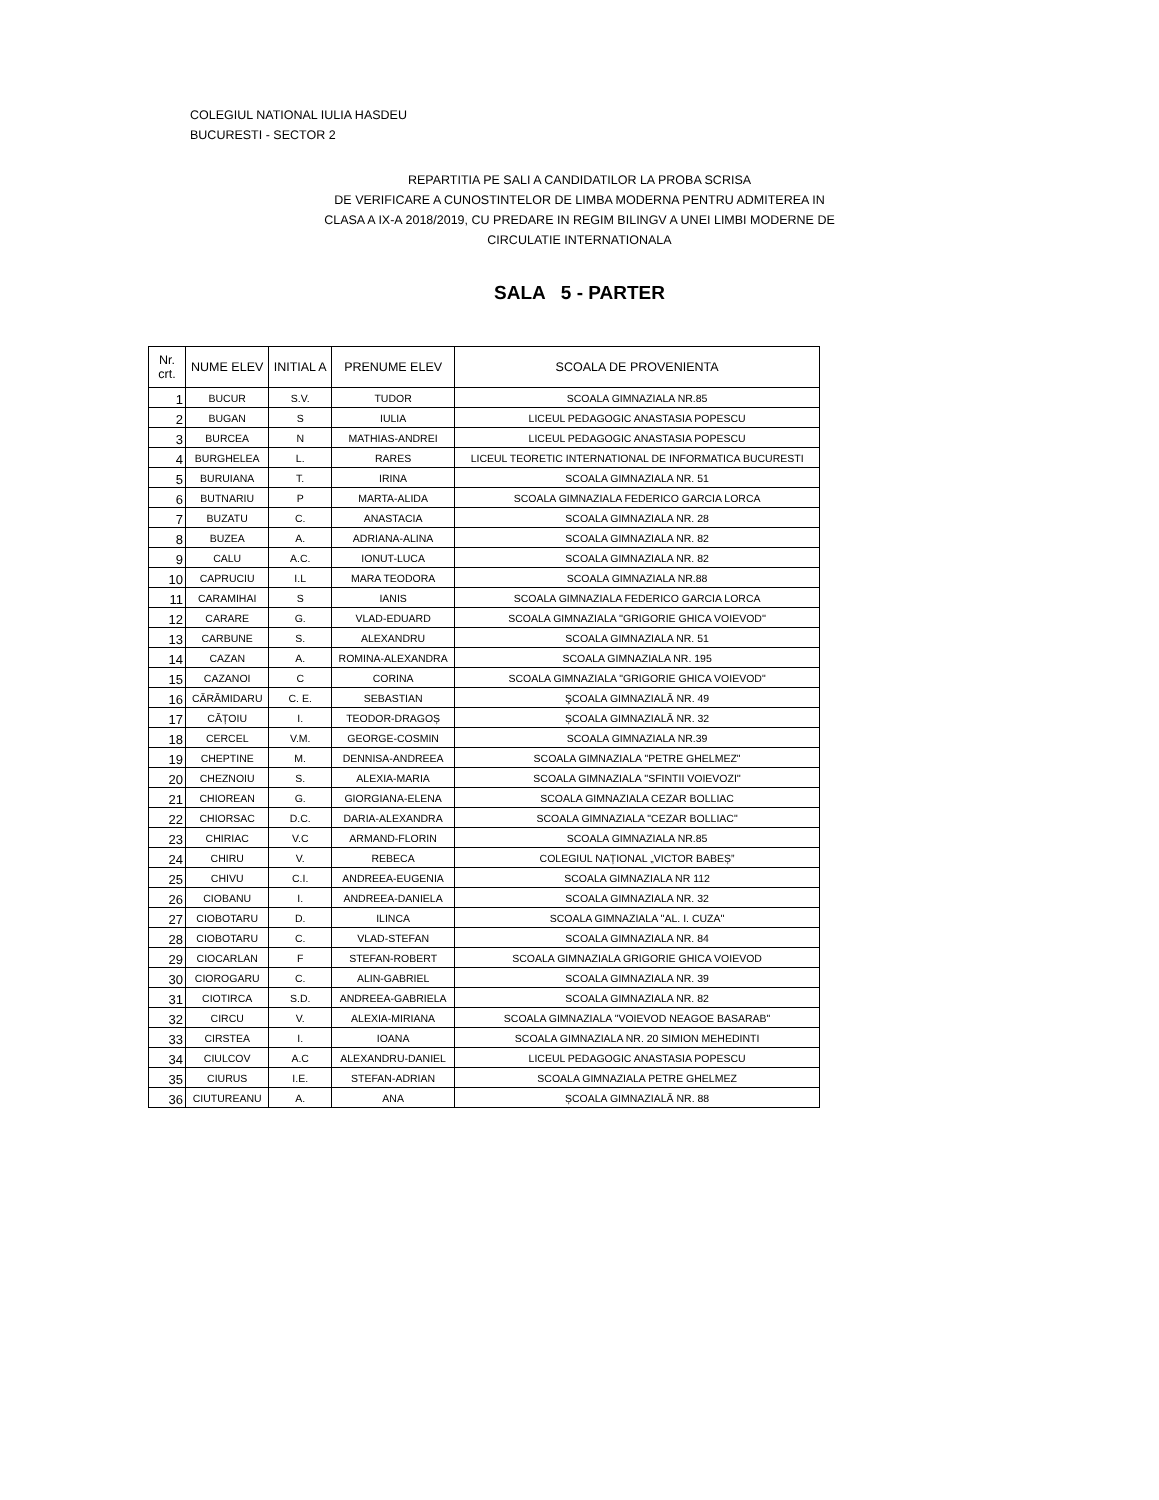COLEGIUL NATIONAL IULIA HASDEU
BUCURESTI - SECTOR 2
REPARTITIA PE SALI A CANDIDATILOR LA PROBA SCRISA
DE VERIFICARE A CUNOSTINTELOR DE LIMBA MODERNA PENTRU ADMITEREA IN
CLASA A IX-A 2018/2019, CU PREDARE IN REGIM BILINGV A UNEI LIMBI MODERNE DE
CIRCULATIE INTERNATIONALA
SALA 5 - PARTER
| Nr. crt. | NUME ELEV | INITIAL A | PRENUME ELEV | SCOALA DE PROVENIENTA |
| --- | --- | --- | --- | --- |
| 1 | BUCUR | S.V. | TUDOR | SCOALA GIMNAZIALA NR.85 |
| 2 | BUGAN | S | IULIA | LICEUL PEDAGOGIC ANASTASIA POPESCU |
| 3 | BURCEA | N | MATHIAS-ANDREI | LICEUL PEDAGOGIC ANASTASIA POPESCU |
| 4 | BURGHELEA | L. | RARES | LICEUL TEORETIC INTERNATIONAL DE INFORMATICA BUCURESTI |
| 5 | BURUIANA | T. | IRINA | SCOALA GIMNAZIALA NR. 51 |
| 6 | BUTNARIU | P | MARTA-ALIDA | SCOALA GIMNAZIALA FEDERICO GARCIA LORCA |
| 7 | BUZATU | C. | ANASTACIA | SCOALA GIMNAZIALA NR. 28 |
| 8 | BUZEA | A. | ADRIANA-ALINA | SCOALA GIMNAZIALA NR. 82 |
| 9 | CALU | A.C. | IONUT-LUCA | SCOALA GIMNAZIALA NR. 82 |
| 10 | CAPRUCIU | I.L | MARA TEODORA | SCOALA GIMNAZIALA NR.88 |
| 11 | CARAMIHAI | S | IANIS | SCOALA GIMNAZIALA FEDERICO GARCIA LORCA |
| 12 | CARARE | G. | VLAD-EDUARD | SCOALA GIMNAZIALA ''GRIGORIE GHICA VOIEVOD'' |
| 13 | CARBUNE | S. | ALEXANDRU | SCOALA GIMNAZIALA NR. 51 |
| 14 | CAZAN | A. | ROMINA-ALEXANDRA | SCOALA GIMNAZIALA NR. 195 |
| 15 | CAZANOI | C | CORINA | SCOALA GIMNAZIALA "GRIGORIE GHICA VOIEVOD" |
| 16 | CĂRĂMIDARU | C. E. | SEBASTIAN | ŞCOALA GIMNAZIALĂ NR. 49 |
| 17 | CĂȚOIU | I. | TEODOR-DRAGOȘ | ȘCOALA GIMNAZIALĂ NR. 32 |
| 18 | CERCEL | V.M. | GEORGE-COSMIN | SCOALA GIMNAZIALA NR.39 |
| 19 | CHEPTINE | M. | DENNISA-ANDREEA | SCOALA GIMNAZIALA "PETRE GHELMEZ" |
| 20 | CHEZNOIU | S. | ALEXIA-MARIA | SCOALA GIMNAZIALA ''SFINTII VOIEVOZI'' |
| 21 | CHIOREAN | G. | GIORGIANA-ELENA | SCOALA GIMNAZIALA CEZAR BOLLIAC |
| 22 | CHIORSAC | D.C. | DARIA-ALEXANDRA | SCOALA GIMNAZIALA "CEZAR BOLLIAC" |
| 23 | CHIRIAC | V.C | ARMAND-FLORIN | SCOALA GIMNAZIALA NR.85 |
| 24 | CHIRU | V. | REBECA | COLEGIUL NAȚIONAL „VICTOR BABEȘ” |
| 25 | CHIVU | C.I. | ANDREEA-EUGENIA | SCOALA GIMNAZIALA NR 112 |
| 26 | CIOBANU | I. | ANDREEA-DANIELA | SCOALA GIMNAZIALA NR. 32 |
| 27 | CIOBOTARU | D. | ILINCA | SCOALA GIMNAZIALA ''AL. I. CUZA'' |
| 28 | CIOBOTARU | C. | VLAD-STEFAN | SCOALA GIMNAZIALA NR. 84 |
| 29 | CIOCARLAN | F | STEFAN-ROBERT | SCOALA GIMNAZIALA GRIGORIE GHICA VOIEVOD |
| 30 | CIOROGARU | C. | ALIN-GABRIEL | SCOALA GIMNAZIALA NR. 39 |
| 31 | CIOTIRCA | S.D. | ANDREEA-GABRIELA | SCOALA GIMNAZIALA NR. 82 |
| 32 | CIRCU | V. | ALEXIA-MIRIANA | SCOALA GIMNAZIALA "VOIEVOD NEAGOE BASARAB" |
| 33 | CIRSTEA | I. | IOANA | SCOALA GIMNAZIALA NR. 20 SIMION MEHEDINTI |
| 34 | CIULCOV | A.C | ALEXANDRU-DANIEL | LICEUL PEDAGOGIC ANASTASIA POPESCU |
| 35 | CIURUS | I.E. | STEFAN-ADRIAN | SCOALA GIMNAZIALA PETRE GHELMEZ |
| 36 | CIUTUREANU | A. | ANA | ȘCOALA GIMNAZIALĂ NR. 88 |